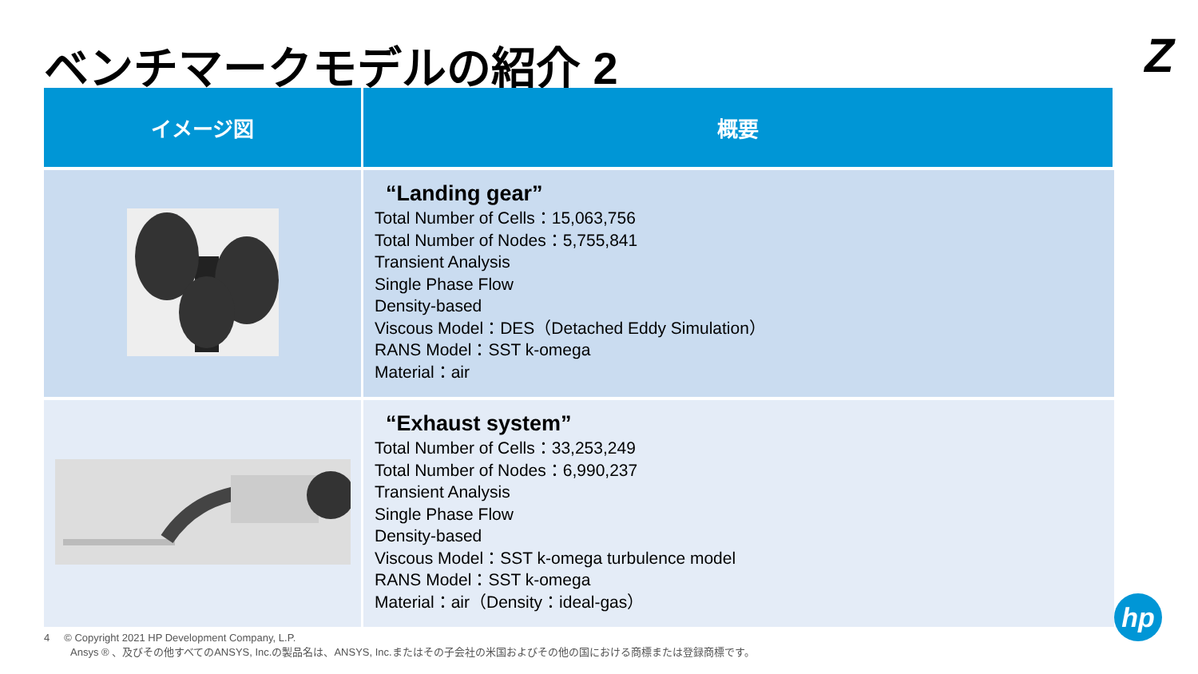ベンチマークモデルの紹介 2 Z
| イメージ図 | 概要 |
| --- | --- |
| | “Landing gear” Total Number of Cells：15,063,756 Total Number of Nodes：5,755,841 Transient Analysis Single Phase Flow Density-based Viscous Model：DES（Detached Eddy Simulation） RANS Model：SST k-omega Material：air |
| | “Exhaust system” Total Number of Cells：33,253,249 Total Number of Nodes：6,990,237 Transient Analysis Single Phase Flow Density-based Viscous Model：SST k-omega turbulence model RANS Model：SST k-omega Material：air（Density：ideal-gas） |
4 © Copyright 2021 HP Development Company, L.P.
Ansys ® 、及びその他すべてのANSYS, Inc.の製品名は、ANSYS, Inc.またはその子会社の米国およびその他の国における商標または登録商標です。
hp